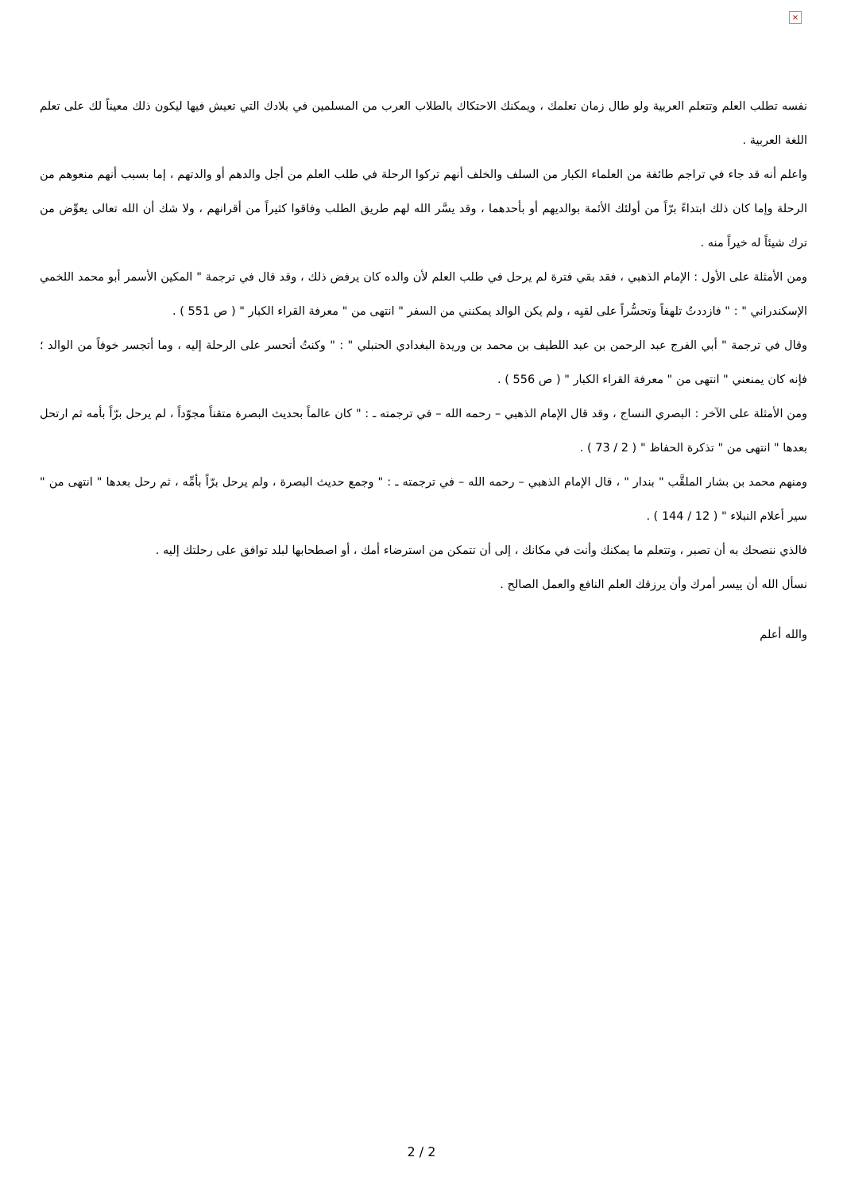×
نفسه تطلب العلم وتتعلم العربية ولو طال زمان تعلمك ، ويمكنك الاحتكاك بالطلاب العرب من المسلمين في بلادك التي تعيش فيها ليكون ذلك معيناً لك على تعلم اللغة العربية .
واعلم أنه قد جاء في تراجم طائفة من العلماء الكبار من السلف والخلف أنهم تركوا الرحلة في طلب العلم من أجل والدهم أو والدتهم ، إما بسبب أنهم منعوهم من الرحلة وإما كان ذلك ابتداءً برّاً من أولئك الأئمة بوالديهم أو بأحدهما ، وقد يسَّر الله لهم طريق الطلب وفاقوا كثيراً من أقرانهم ، ولا شك أن الله تعالى يعوِّض من ترك شيئاً له خيراً منه .
ومن الأمثلة على الأول : الإمام الذهبي ، فقد بقي فترة لم يرحل في طلب العلم لأن والده كان يرفض ذلك ، وقد قال في ترجمة " المكين الأسمر أبو محمد اللخمي الإسكندراني " : " فازددتُ تلهفاً وتحسُّراً على لقيِه ، ولم يكن الوالد يمكنني من السفر " انتهى من " معرفة القراء الكبار " ( ص 551 ) .
وقال في ترجمة " أبي الفرج عبد الرحمن بن عبد اللطيف بن محمد بن وريدة البغدادي الحنبلي " : " وكنتُ أتحسر على الرحلة إليه ، وما أتجسر خوفاً من الوالد ؛ فإنه كان يمنعني " انتهى من " معرفة القراء الكبار " ( ص 556 ) .
ومن الأمثلة على الآخر : البصري النساج ، وقد قال الإمام الذهبي – رحمه الله – في ترجمته ـ : " كان عالماً بحديث البصرة متقناً مجوّداً ، لم يرحل برّاً بأمه ثم ارتحل بعدها " انتهى من " تذكرة الحفاظ " ( 2 / 73 ) .
ومنهم محمد بن بشار الملقَّب " بندار " ، قال الإمام الذهبي – رحمه الله – في ترجمته ـ : " وجمع حديث البصرة ، ولم يرحل برّاً بأمِّه ، ثم رحل بعدها " انتهى من " سير أعلام النبلاء " ( 12 / 144 ) .
فالذي ننصحك به أن تصبر ، وتتعلم ما يمكنك وأنت في مكانك ، إلى أن تتمكن من استرضاء أمك ، أو اصطحابها لبلد توافق على رحلتك إليه .
نسأل الله أن ييسر أمرك وأن يرزقك العلم النافع والعمل الصالح .
والله أعلم
2 / 2